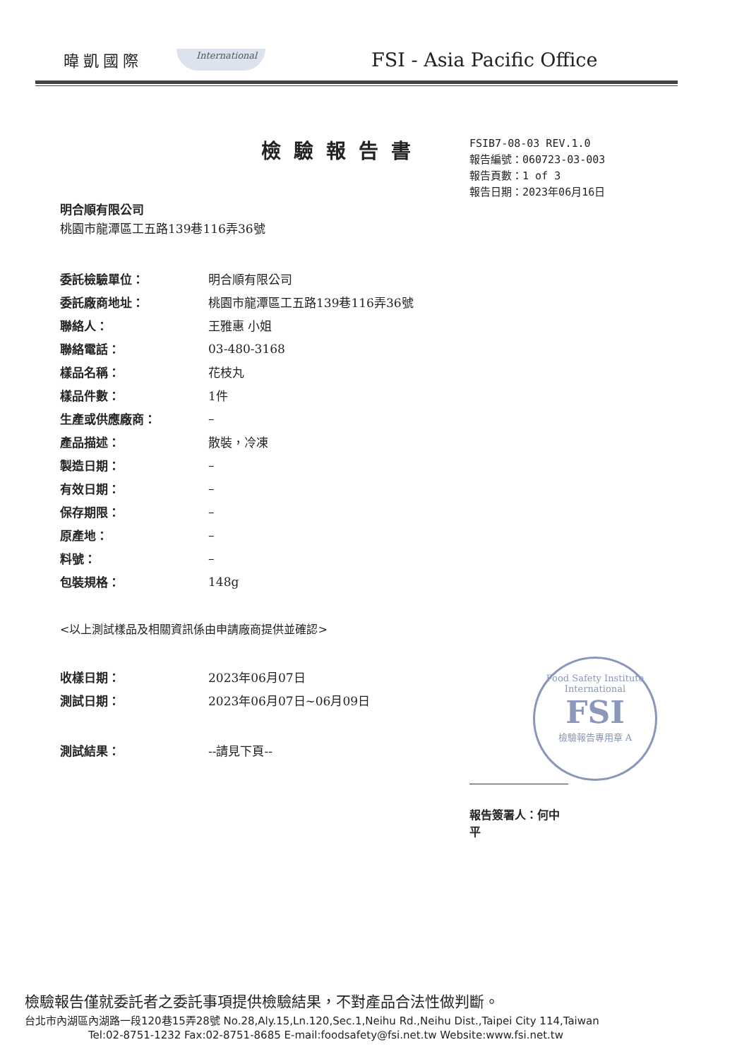暐凱國際
International
FSI - Asia Pacific Office
檢驗報告書
FSIB7-08-03 REV.1.0
報告編號：060723-03-003
報告頁數：1 of 3
報告日期：2023年06月16日
明合順有限公司
桃園市龍潭區工五路139巷116弄36號
| 委託檢驗單位： | 明合順有限公司 |
| 委託廠商地址： | 桃園市龍潭區工五路139巷116弄36號 |
| 聯絡人： | 王雅惠 小姐 |
| 聯絡電話： | 03-480-3168 |
| 樣品名稱： | 花枝丸 |
| 樣品件數： | 1件 |
| 生產或供應廠商： | – |
| 產品描述： | 散裝，冷凍 |
| 製造日期： | – |
| 有效日期： | – |
| 保存期限： | – |
| 原產地： | – |
| 料號： | – |
| 包裝規格： | 148g |
<以上測試樣品及相關資訊係由申請廠商提供並確認>
| 收樣日期： | 2023年06月07日 |
| 測試日期： | 2023年06月07日~06月09日 |
| 測試結果： | --請見下頁-- |
Food Safety Institute
International
FSI
檢驗報告專用章 A
報告簽署人：何中平
檢驗報告僅就委託者之委託事項提供檢驗結果，不對產品合法性做判斷。
台北市內湖區內湖路一段120巷15弄28號 No.28,Aly.15,Ln.120,Sec.1,Neihu Rd.,Neihu Dist.,Taipei City 114,Taiwan
Tel:02-8751-1232 Fax:02-8751-8685 E-mail:foodsafety@fsi.net.tw Website:www.fsi.net.tw